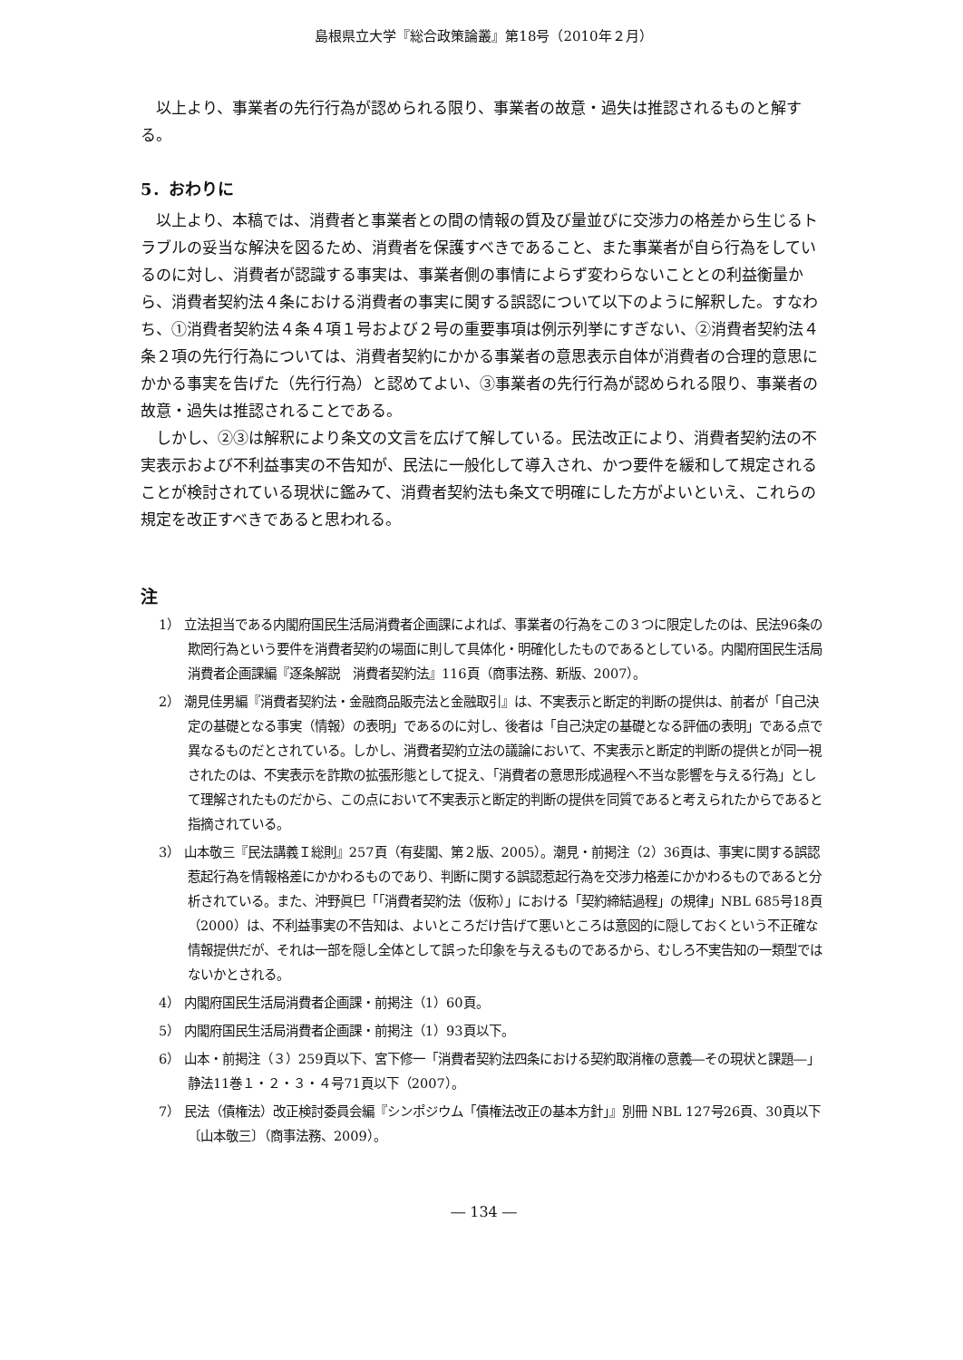島根県立大学『総合政策論叢』第18号（2010年２月）
以上より、事業者の先行行為が認められる限り、事業者の故意・過失は推認されるものと解する。
5．おわりに
以上より、本稿では、消費者と事業者との間の情報の質及び量並びに交渉力の格差から生じるトラブルの妥当な解決を図るため、消費者を保護すべきであること、また事業者が自ら行為をしているのに対し、消費者が認識する事実は、事業者側の事情によらず変わらないこととの利益衡量から、消費者契約法４条における消費者の事実に関する誤認について以下のように解釈した。すなわち、①消費者契約法４条４項１号および２号の重要事項は例示列挙にすぎない、②消費者契約法４条２項の先行行為については、消費者契約にかかる事業者の意思表示自体が消費者の合理的意思にかかる事実を告げた（先行行為）と認めてよい、③事業者の先行行為が認められる限り、事業者の故意・過失は推認されることである。
しかし、②③は解釈により条文の文言を広げて解している。民法改正により、消費者契約法の不実表示および不利益事実の不告知が、民法に一般化して導入され、かつ要件を緩和して規定されることが検討されている現状に鑑みて、消費者契約法も条文で明確にした方がよいといえ、これらの規定を改正すべきであると思われる。
注
1） 立法担当である内閣府国民生活局消費者企画課によれば、事業者の行為をこの３つに限定したのは、民法96条の欺罔行為という要件を消費者契約の場面に則して具体化・明確化したものであるとしている。内閣府国民生活局消費者企画課編『逐条解説　消費者契約法』116頁（商事法務、新版、2007）。
2） 潮見佳男編『消費者契約法・金融商品販売法と金融取引』は、不実表示と断定的判断の提供は、前者が「自己決定の基礎となる事実（情報）の表明」であるのに対し、後者は「自己決定の基礎となる評価の表明」である点で異なるものだとされている。しかし、消費者契約立法の議論において、不実表示と断定的判断の提供とが同一視されたのは、不実表示を詐欺の拡張形態として捉え、「消費者の意思形成過程へ不当な影響を与える行為」として理解されたものだから、この点において不実表示と断定的判断の提供を同質であると考えられたからであると指摘されている。
3） 山本敬三『民法講義Ｉ総則』257頁（有斐閣、第２版、2005）。潮見・前掲注（2）36頁は、事実に関する誤認惹起行為を情報格差にかかわるものであり、判断に関する誤認惹起行為を交渉力格差にかかわるものであると分析されている。また、沖野眞巳「「消費者契約法（仮称）」における「契約締結過程」の規律」NBL 685号18頁（2000）は、不利益事実の不告知は、よいところだけ告げて悪いところは意図的に隠しておくという不正確な情報提供だが、それは一部を隠し全体として誤った印象を与えるものであるから、むしろ不実告知の一類型ではないかとされる。
4） 内閣府国民生活局消費者企画課・前掲注（1）60頁。
5） 内閣府国民生活局消費者企画課・前掲注（1）93頁以下。
6） 山本・前掲注（３）259頁以下、宮下修一「消費者契約法四条における契約取消権の意義―その現状と課題―」静法11巻１・２・３・４号71頁以下（2007）。
7） 民法（債権法）改正検討委員会編『シンポジウム「債権法改正の基本方針」』別冊 NBL 127号26頁、30頁以下〔山本敬三〕（商事法務、2009）。
― 134 ―